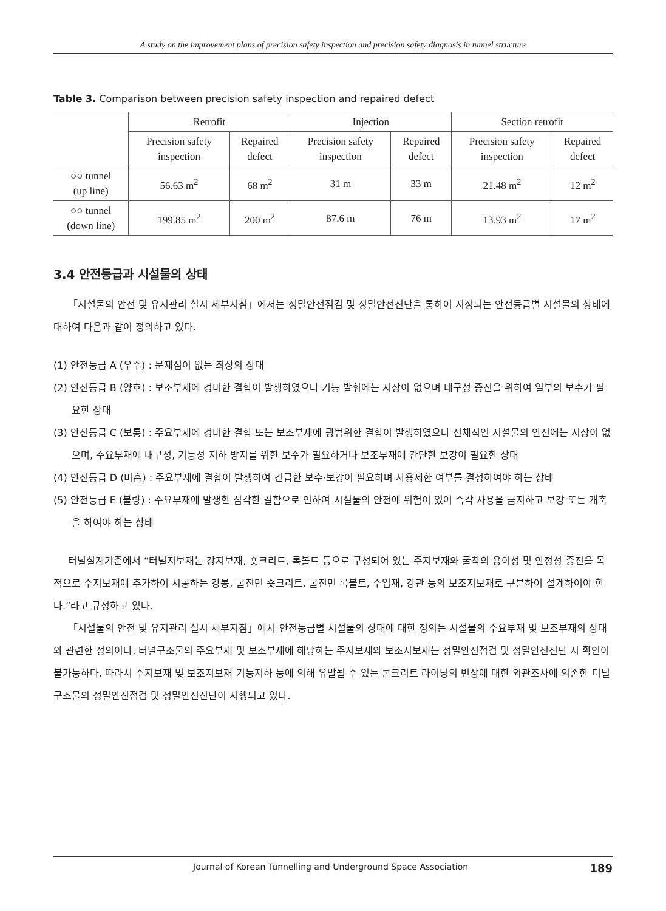A study on the improvement plans of precision safety inspection and precision safety diagnosis in tunnel structure
Table 3. Comparison between precision safety inspection and repaired defect
| | Retrofit | | Injection | | Section retrofit | |
| --- | --- | --- | --- | --- | --- | --- |
| | Precision safety inspection | Repaired defect | Precision safety inspection | Repaired defect | Precision safety inspection | Repaired defect |
| ○○ tunnel (up line) | 56.63 m<sup>2</sup> | 68 m<sup>2</sup> | 31 m | 33 m | 21.48 m<sup>2</sup> | 12 m<sup>2</sup> |
| ○○ tunnel (down line) | 199.85 m<sup>2</sup> | 200 m<sup>2</sup> | 87.6 m | 76 m | 13.93 m<sup>2</sup> | 17 m<sup>2</sup> |
3.4 안전등급과 시설물의 상태
「시설물의 안전 및 유지관리 실시 세부지침」에서는 정밀안전점검 및 정밀안전진단을 통하여 지정되는 안전등급별 시설물의 상태에 대하여 다음과 같이 정의하고 있다.
(1) 안전등급 A (우수) : 문제점이 없는 최상의 상태
(2) 안전등급 B (양호) : 보조부재에 경미한 결함이 발생하였으나 기능 발휘에는 지장이 없으며 내구성 증진을 위하여 일부의 보수가 필요한 상태
(3) 안전등급 C (보통) : 주요부재에 경미한 결함 또는 보조부재에 광범위한 결함이 발생하였으나 전체적인 시설물의 안전에는 지장이 없으며, 주요부재에 내구성, 기능성 저하 방지를 위한 보수가 필요하거나 보조부재에 간단한 보강이 필요한 상태
(4) 안전등급 D (미흡) : 주요부재에 결함이 발생하여 긴급한 보수·보강이 필요하며 사용제한 여부를 결정하여야 하는 상태
(5) 안전등급 E (불량) : 주요부재에 발생한 심각한 결함으로 인하여 시설물의 안전에 위험이 있어 즉각 사용을 금지하고 보강 또는 개축을 하여야 하는 상태
터널설계기준에서 “터널지보재는 강지보재, 숏크리트, 록볼트 등으로 구성되어 있는 주지보재와 굴착의 용이성 및 안정성 증진을 목적으로 주지보재에 추가하여 시공하는 강봉, 굴진면 숏크리트, 굴진면 록볼트, 주입재, 강관 등의 보조지보재로 구분하여 설계하여야 한다.”라고 규정하고 있다.
「시설물의 안전 및 유지관리 실시 세부지침」에서 안전등급별 시설물의 상태에 대한 정의는 시설물의 주요부재 및 보조부재의 상태와 관련한 정의이나, 터널구조물의 주요부재 및 보조부재에 해당하는 주지보재와 보조지보재는 정밀안전점검 및 정밀안전진단 시 확인이 불가능하다. 따라서 주지보재 및 보조지보재 기능저하 등에 의해 유발될 수 있는 콘크리트 라이닝의 변상에 대한 외관조사에 의존한 터널구조물의 정밀안전점검 및 정밀안전진단이 시행되고 있다.
Journal of Korean Tunnelling and Underground Space Association 189